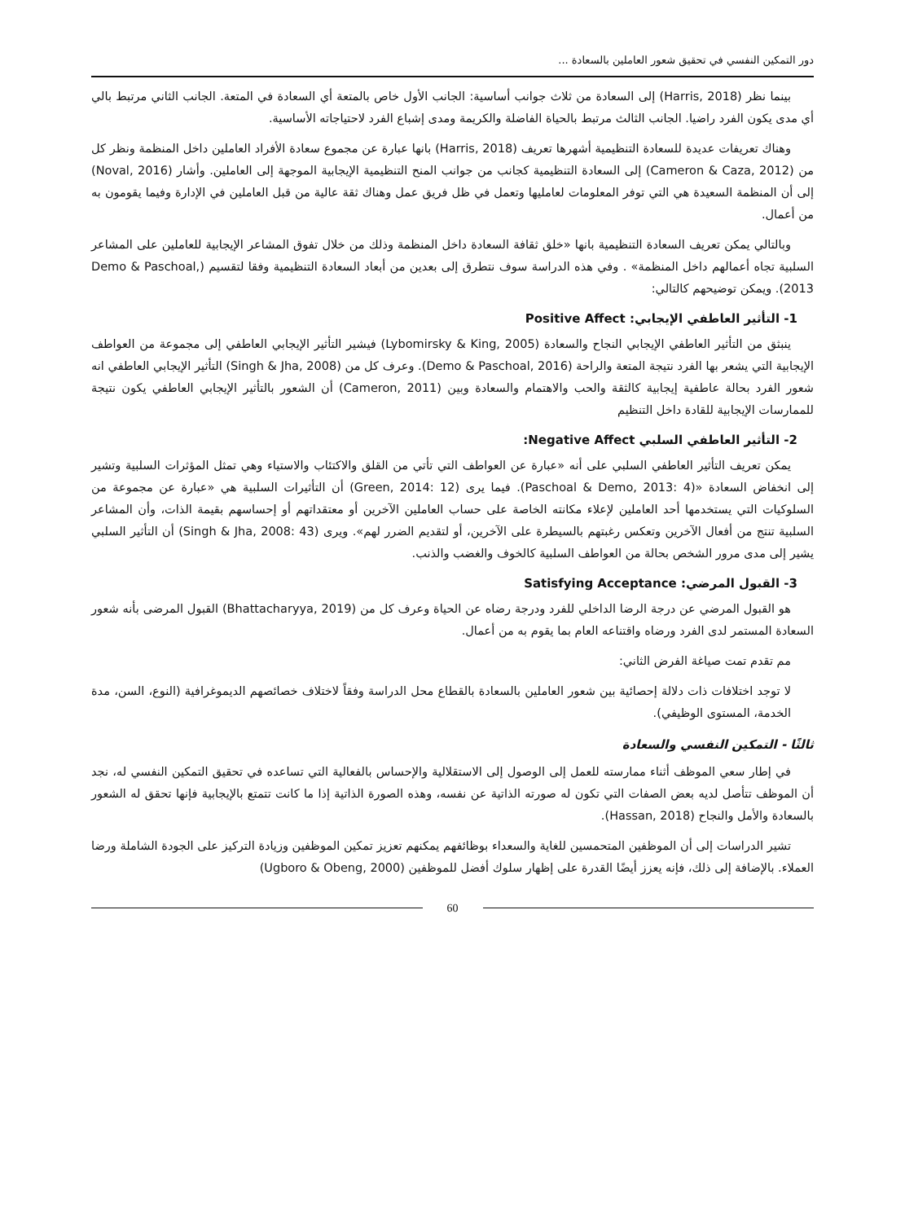دور التمكين النفسي في تحقيق شعور العاملين بالسعادة ...
بينما نظر (Harris, 2018) إلى السعادة من ثلاث جوانب أساسية: الجانب الأول خاص بالمتعة أي السعادة في المتعة. الجانب الثاني مرتبط بالي أي مدى يكون الفرد راضيا. الجانب الثالث مرتبط بالحياة الفاضلة والكريمة ومدى إشباع الفرد لاحتياجاته الأساسية.
وهناك تعريفات عديدة للسعادة التنظيمية أشهرها تعريف (Harris, 2018) بانها عبارة عن مجموع سعادة الأفراد العاملين داخل المنظمة ونظر كل من (Cameron & Caza, 2012) إلى السعادة التنظيمية كجانب من جوانب المنح التنظيمية الإيجابية الموجهة إلى العاملين. وأشار (Noval, 2016) إلى أن المنظمة السعيدة هي التي توفر المعلومات لعامليها وتعمل في ظل فريق عمل وهناك ثقة عالية من قبل العاملين في الإدارة وفيما يقومون به من أعمال.
وبالتالي يمكن تعريف السعادة التنظيمية بانها «خلق ثقافة السعادة داخل المنظمة وذلك من خلال تفوق المشاعر الإيجابية للعاملين على المشاعر السلبية تجاه أعمالهم داخل المنظمة» . وفي هذه الدراسة سوف نتطرق إلى بعدين من أبعاد السعادة التنظيمية وفقا لتقسيم (Demo & Paschoal, 2013). ويمكن توضيحهم كالتالي:
1- التأثير العاطفي الإيجابي: Positive Affect
ينبثق من التأثير العاطفي الإيجابي النجاح والسعادة (Lybomirsky & King, 2005) فيشير التأثير الإيجابي العاطفي إلى مجموعة من العواطف الإيجابية التي يشعر بها الفرد نتيجة المتعة والراحة (Demo & Paschoal, 2016). وعرف كل من (Singh & Jha, 2008) التأثير الإيجابي العاطفي انه شعور الفرد بحالة عاطفية إيجابية كالثقة والحب والاهتمام والسعادة وبين (Cameron, 2011) أن الشعور بالتأثير الإيجابي العاطفي يكون نتيجة للممارسات الإيجابية للقادة داخل التنظيم
2- التأثير العاطفي السلبي Negative Affect:
يمكن تعريف التأثير العاطفي السلبي على أنه «عبارة عن العواطف التي تأتي من القلق والاكتئاب والاستياء وهي تمثل المؤثرات السلبية وتشير إلى انخفاض السعادة «(Paschoal & Demo, 2013: 4). فيما يرى (Green, 2014: 12) أن التأثيرات السلبية هي «عبارة عن مجموعة من السلوكيات التي يستخدمها أحد العاملين لإعلاء مكانته الخاصة على حساب العاملين الآخرين أو معتقداتهم أو إحساسهم بقيمة الذات، وأن المشاعر السلبية تنتج من أفعال الآخرين وتعكس رغبتهم بالسيطرة على الآخرين، أو لتقديم الضرر لهم». ويرى (Singh & Jha, 2008: 43) أن التأثير السلبي يشير إلى مدى مرور الشخص بحالة من العواطف السلبية كالخوف والغضب والذنب.
3- القبول المرضي: Satisfying Acceptance
هو القبول المرضي عن درجة الرضا الداخلي للفرد ودرجة رضاه عن الحياة وعرف كل من (Bhattacharyya, 2019) القبول المرضى بأنه شعور السعادة المستمر لدى الفرد ورضاه واقتناعه العام بما يقوم به من أعمال.
مم تقدم تمت صياغة الفرض الثاني:
لا توجد اختلافات ذات دلالة إحصائية بين شعور العاملين بالسعادة بالقطاع محل الدراسة وفقاً لاختلاف خصائصهم الديموغرافية (النوع، السن، مدة الخدمة، المستوى الوظيفي).
ثالثًا - التمكين النفسي والسعادة
في إطار سعي الموظف أثناء ممارسته للعمل إلى الوصول إلى الاستقلالية والإحساس بالفعالية التي تساعده في تحقيق التمكين النفسي له، نجد أن الموظف تتأصل لديه بعض الصفات التي تكون له صورته الذاتية عن نفسه، وهذه الصورة الذاتية إذا ما كانت تتمتع بالإيجابية فإنها تحقق له الشعور بالسعادة والأمل والنجاح (Hassan, 2018).
تشير الدراسات إلى أن الموظفين المتحمسين للغاية والسعداء بوظائفهم يمكنهم تعزيز تمكين الموظفين وزيادة التركيز على الجودة الشاملة ورضا العملاء. بالإضافة إلى ذلك، فإنه يعزز أيضًا القدرة على إظهار سلوك أفضل للموظفين (Ugboro & Obeng, 2000)
60